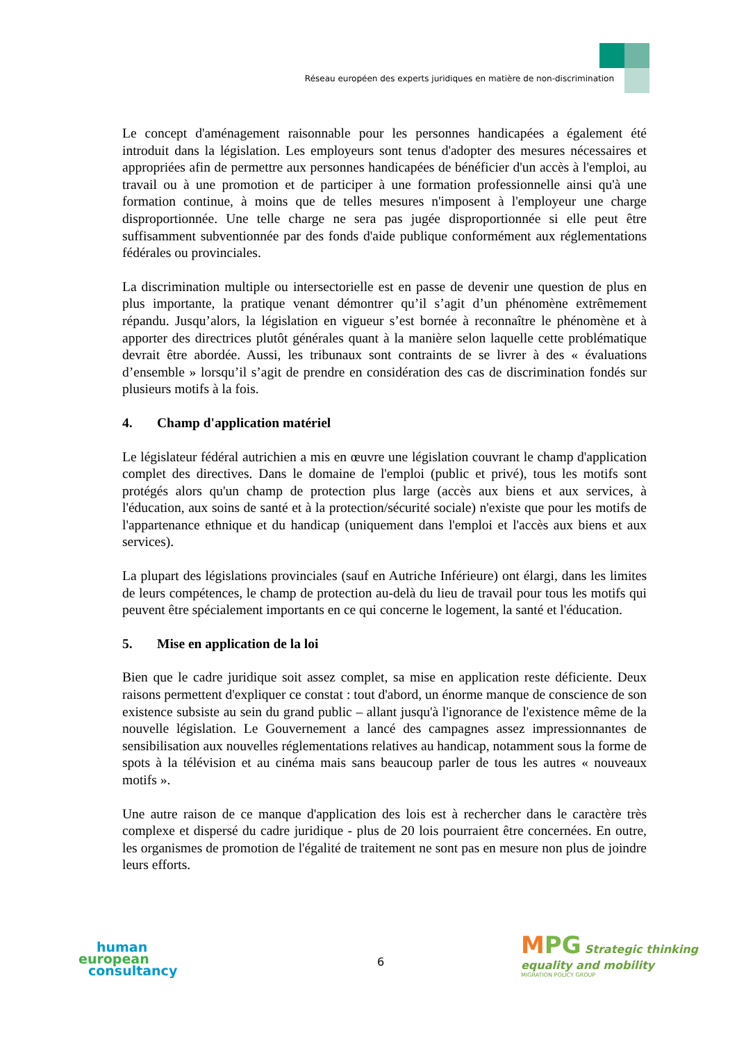Réseau européen des experts juridiques en matière de non-discrimination
Le concept d'aménagement raisonnable pour les personnes handicapées a également été introduit dans la législation. Les employeurs sont tenus d'adopter des mesures nécessaires et appropriées afin de permettre aux personnes handicapées de bénéficier d'un accès à l'emploi, au travail ou à une promotion et de participer à une formation professionnelle ainsi qu'à une formation continue, à moins que de telles mesures n'imposent à l'employeur une charge disproportionnée. Une telle charge ne sera pas jugée disproportionnée si elle peut être suffisamment subventionnée par des fonds d'aide publique conformément aux réglementations fédérales ou provinciales.
La discrimination multiple ou intersectorielle est en passe de devenir une question de plus en plus importante, la pratique venant démontrer qu’il s’agit d’un phénomène extrêmement répandu. Jusqu’alors, la législation en vigueur s’est bornée à reconnaître le phénomène et à apporter des directrices plutôt générales quant à la manière selon laquelle cette problématique devrait être abordée. Aussi, les tribunaux sont contraints de se livrer à des « évaluations d’ensemble » lorsqu’il s’agit de prendre en considération des cas de discrimination fondés sur plusieurs motifs à la fois.
4. Champ d'application matériel
Le législateur fédéral autrichien a mis en œuvre une législation couvrant le champ d'application complet des directives. Dans le domaine de l'emploi (public et privé), tous les motifs sont protégés alors qu'un champ de protection plus large (accès aux biens et aux services, à l'éducation, aux soins de santé et à la protection/sécurité sociale) n'existe que pour les motifs de l'appartenance ethnique et du handicap (uniquement dans l'emploi et l'accès aux biens et aux services).
La plupart des législations provinciales (sauf en Autriche Inférieure) ont élargi, dans les limites de leurs compétences, le champ de protection au-delà du lieu de travail pour tous les motifs qui peuvent être spécialement importants en ce qui concerne le logement, la santé et l'éducation.
5. Mise en application de la loi
Bien que le cadre juridique soit assez complet, sa mise en application reste déficiente. Deux raisons permettent d'expliquer ce constat : tout d'abord, un énorme manque de conscience de son existence subsiste au sein du grand public – allant jusqu'à l'ignorance de l'existence même de la nouvelle législation. Le Gouvernement a lancé des campagnes assez impressionnantes de sensibilisation aux nouvelles réglementations relatives au handicap, notamment sous la forme de spots à la télévision et au cinéma mais sans beaucoup parler de tous les autres « nouveaux motifs ».
Une autre raison de ce manque d'application des lois est à rechercher dans le caractère très complexe et dispersé du cadre juridique - plus de 20 lois pourraient être concernées. En outre, les organismes de promotion de l'égalité de traitement ne sont pas en mesure non plus de joindre leurs efforts.
human
european
consultancy
6
MPG Strategic thinking
equality and mobility
MIGRATION POLICY GROUP